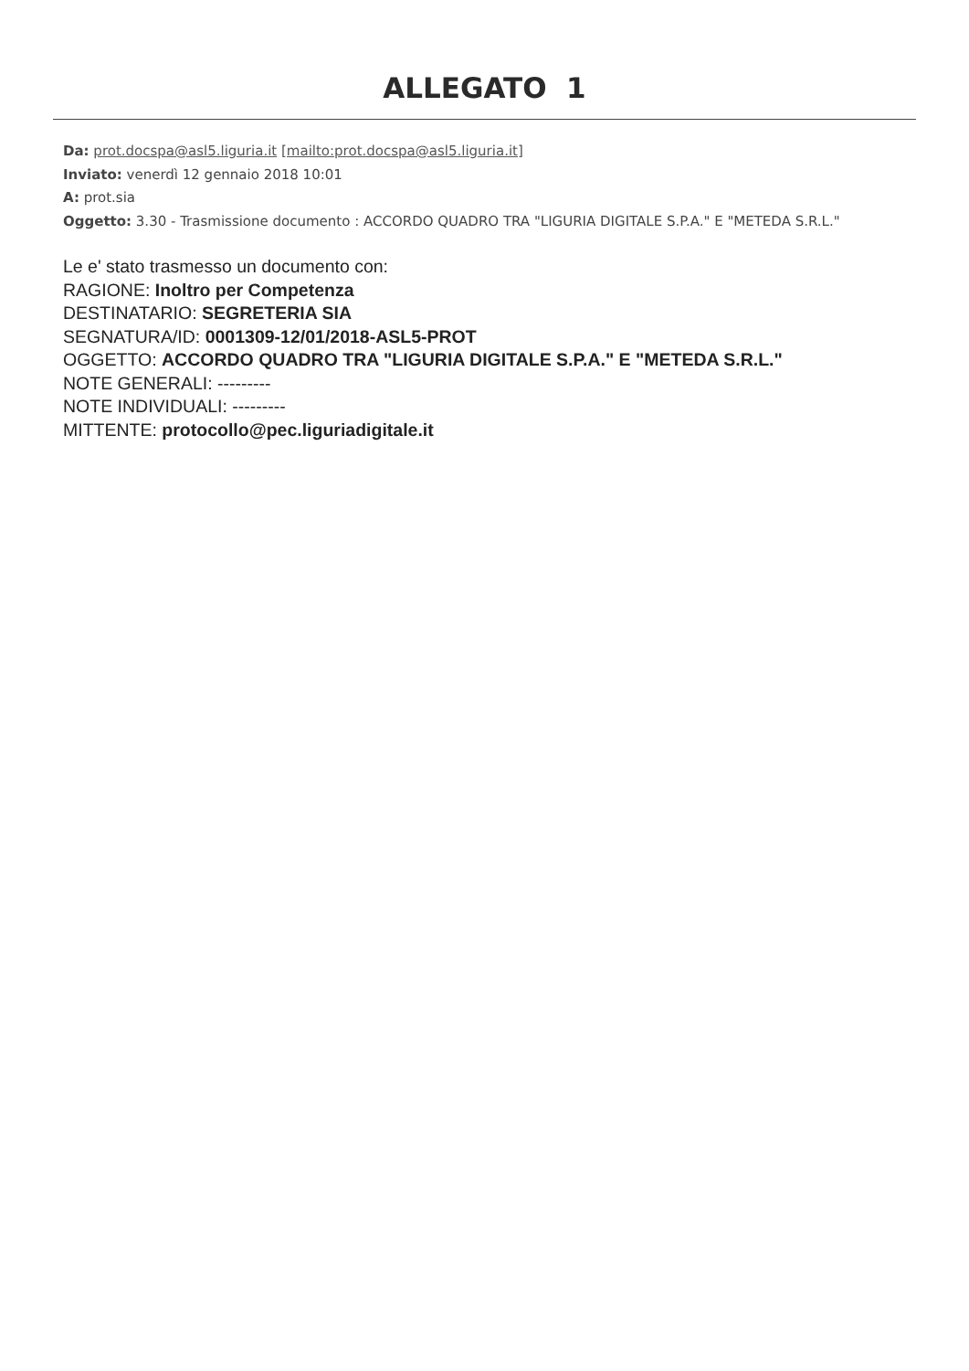ALLEGATO 1
Da: prot.docspa@asl5.liguria.it [mailto:prot.docspa@asl5.liguria.it]
Inviato: venerdì 12 gennaio 2018 10:01
A: prot.sia
Oggetto: 3.30 - Trasmissione documento : ACCORDO QUADRO TRA "LIGURIA DIGITALE S.P.A." E "METEDA S.R.L."
Le e' stato trasmesso un documento con:
RAGIONE: Inoltro per Competenza
DESTINATARIO: SEGRETERIA SIA
SEGNATURA/ID: 0001309-12/01/2018-ASL5-PROT
OGGETTO: ACCORDO QUADRO TRA "LIGURIA DIGITALE S.P.A." E "METEDA S.R.L."
NOTE GENERALI: ---------
NOTE INDIVIDUALI: ---------
MITTENTE: protocollo@pec.liguriadigitale.it